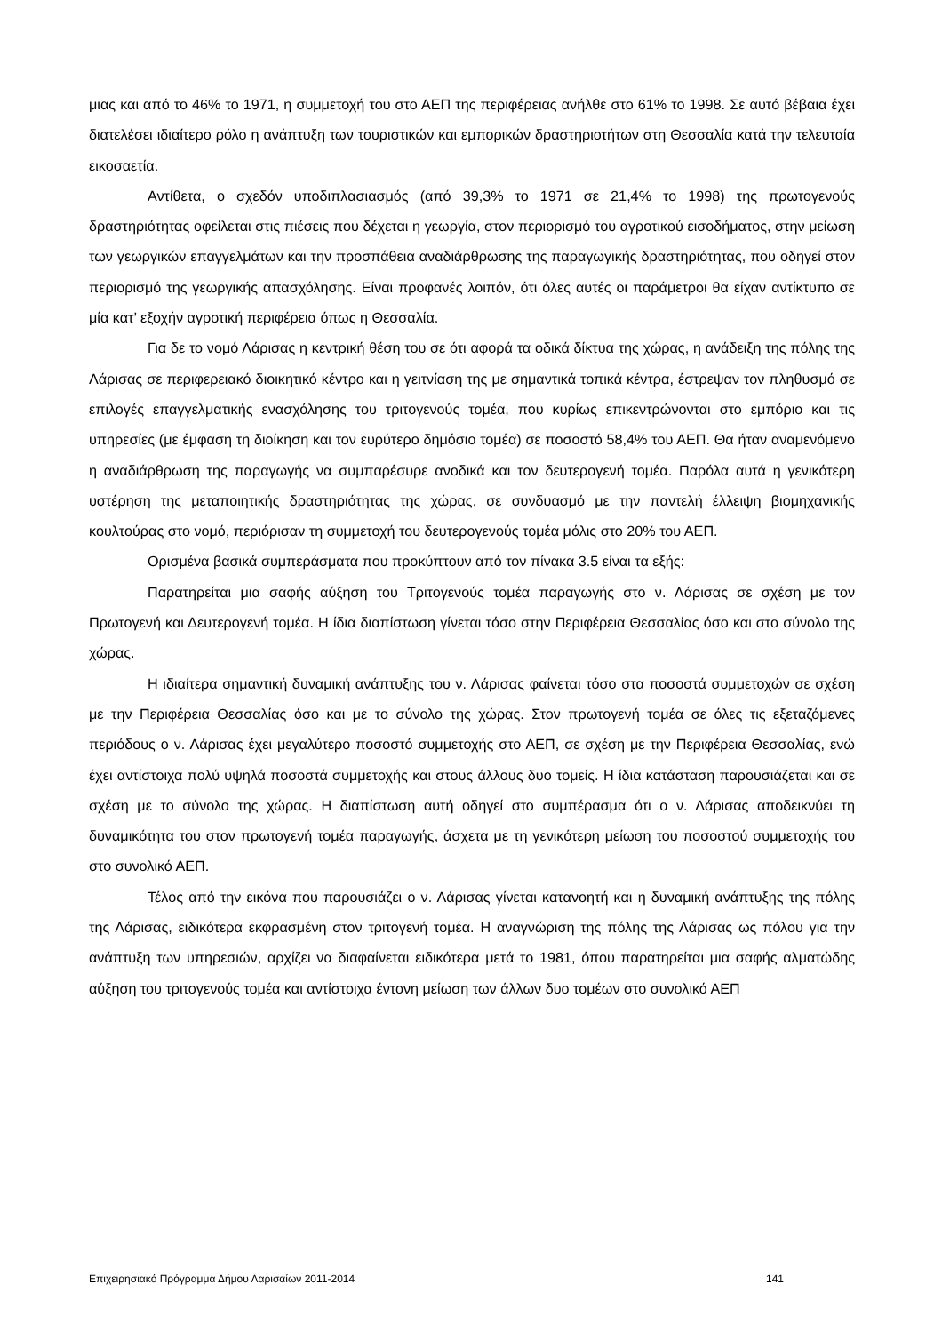μιας και από το 46% το 1971, η συμμετοχή του στο ΑΕΠ της περιφέρειας ανήλθε στο 61% το 1998. Σε αυτό βέβαια έχει διατελέσει ιδιαίτερο ρόλο η ανάπτυξη των τουριστικών και εμπορικών δραστηριοτήτων στη Θεσσαλία κατά την τελευταία εικοσαετία.
Αντίθετα, ο σχεδόν υποδιπλασιασμός (από 39,3% το 1971 σε 21,4% το 1998) της πρωτογενούς δραστηριότητας οφείλεται στις πιέσεις που δέχεται η γεωργία, στον περιορισμό του αγροτικού εισοδήματος, στην μείωση των γεωργικών επαγγελμάτων και την προσπάθεια αναδιάρθρωσης της παραγωγικής δραστηριότητας, που οδηγεί στον περιορισμό της γεωργικής απασχόλησης. Είναι προφανές λοιπόν, ότι όλες αυτές οι παράμετροι θα είχαν αντίκτυπο σε μία κατ’ εξοχήν αγροτική περιφέρεια όπως η Θεσσαλία.
Για δε το νομό Λάρισας η κεντρική θέση του σε ότι αφορά τα οδικά δίκτυα της χώρας, η ανάδειξη της πόλης της Λάρισας σε περιφερειακό διοικητικό κέντρο και η γειτνίαση της με σημαντικά τοπικά κέντρα, έστρεψαν τον πληθυσμό σε επιλογές επαγγελματικής ενασχόλησης του τριτογενούς τομέα, που κυρίως επικεντρώνονται στο εμπόριο και τις υπηρεσίες (με έμφαση τη διοίκηση και τον ευρύτερο δημόσιο τομέα) σε ποσοστό 58,4% του ΑΕΠ. Θα ήταν αναμενόμενο η αναδιάρθρωση της παραγωγής να συμπαρέσυρε ανοδικά και τον δευτερογενή τομέα. Παρόλα αυτά η γενικότερη υστέρηση της μεταποιητικής δραστηριότητας της χώρας, σε συνδυασμό με την παντελή έλλειψη βιομηχανικής κουλτούρας στο νομό, περιόρισαν τη συμμετοχή του δευτερογενούς τομέα μόλις στο 20% του ΑΕΠ.
Ορισμένα βασικά συμπεράσματα που προκύπτουν από τον πίνακα 3.5 είναι τα εξής:
Παρατηρείται μια σαφής αύξηση του Τριτογενούς τομέα παραγωγής στο ν. Λάρισας σε σχέση με τον Πρωτογενή και Δευτερογενή τομέα. Η ίδια διαπίστωση γίνεται τόσο στην Περιφέρεια Θεσσαλίας όσο και στο σύνολο της χώρας.
Η ιδιαίτερα σημαντική δυναμική ανάπτυξης του ν. Λάρισας φαίνεται τόσο στα ποσοστά συμμετοχών σε σχέση με την Περιφέρεια Θεσσαλίας όσο και με το σύνολο της χώρας. Στον πρωτογενή τομέα σε όλες τις εξεταζόμενες περιόδους ο ν. Λάρισας έχει μεγαλύτερο ποσοστό συμμετοχής στο ΑΕΠ, σε σχέση με την Περιφέρεια Θεσσαλίας, ενώ έχει αντίστοιχα πολύ υψηλά ποσοστά συμμετοχής και στους άλλους δυο τομείς. Η ίδια κατάσταση παρουσιάζεται και σε σχέση με το σύνολο της χώρας. Η διαπίστωση αυτή οδηγεί στο συμπέρασμα ότι ο ν. Λάρισας αποδεικνύει τη δυναμικότητα του στον πρωτογενή τομέα παραγωγής, άσχετα με τη γενικότερη μείωση του ποσοστού συμμετοχής του στο συνολικό ΑΕΠ.
Τέλος από την εικόνα που παρουσιάζει ο ν. Λάρισας γίνεται κατανοητή και η δυναμική ανάπτυξης της πόλης της Λάρισας, ειδικότερα εκφρασμένη στον τριτογενή τομέα. Η αναγνώριση της πόλης της Λάρισας ως πόλου για την ανάπτυξη των υπηρεσιών, αρχίζει να διαφαίνεται ειδικότερα μετά το 1981, όπου παρατηρείται μια σαφής αλματώδης αύξηση του τριτογενούς τομέα και αντίστοιχα έντονη μείωση των άλλων δυο τομέων στο συνολικό ΑΕΠ
Επιχειρησιακό Πρόγραμμα Δήμου Λαρισαίων 2011-2014 141